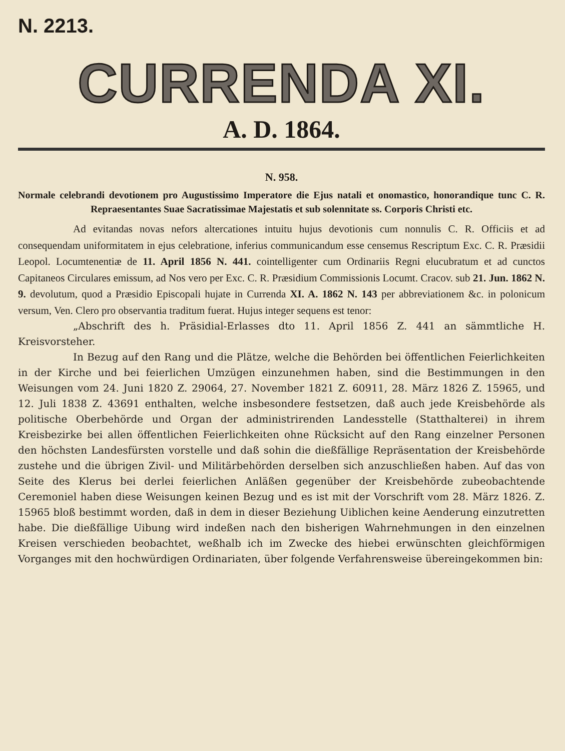N. 2213.
CURRENDA XI.
A. D. 1864.
N. 958.
Normale celebrandi devotionem pro Augustissimo Imperatore die Ejus natali et onomastico, honorandique tunc C. R. Repraesentantes Suae Sacratissimae Majestatis et sub solennitate ss. Corporis Christi etc.
Ad evitandas novas nefors altercationes intuitu hujus devotionis cum nonnulis C. R. Officiis et ad consequendam uniformitatem in ejus celebratione, inferius communicandum esse censemus Rescriptum Exc. C. R. Præsidii Leopol. Locumtenentiæ de 11. April 1856 N. 441. cointelligenter cum Ordinariis Regni elucubratum et ad cunctos Capitaneos Circulares emissum, ad Nos vero per Exc. C. R. Præsidium Commissionis Locumt. Cracov. sub 21. Jun. 1862 N. 9. devolutum, quod a Præsidio Episcopali hujate in Currenda XI. A. 1862 N. 143 per abbreviationem &c. in polonicum versum, Ven. Clero pro observantia traditum fuerat. Hujus integer sequens est tenor:
„Abschrift des h. Präsidial-Erlasses dto 11. April 1856 Z. 441 an sämmtliche H. Kreisvorsteher.
In Bezug auf den Rang und die Plätze, welche die Behörden bei öffentlichen Feierlichkeiten in der Kirche und bei feierlichen Umzügen einzunehmen haben, sind die Bestimmungen in den Weisungen vom 24. Juni 1820 Z. 29064, 27. November 1821 Z. 60911, 28. März 1826 Z. 15965, und 12. Juli 1838 Z. 43691 enthalten, welche insbesondere festsetzen, daß auch jede Kreisbehörde als politische Oberbehörde und Organ der administrirenden Landesstelle (Statthalterei) in ihrem Kreisbezirke bei allen öffentlichen Feierlichkeiten ohne Rücksicht auf den Rang einzelner Personen den höchsten Landesfürsten vorstelle und daß sohin die dießfällige Repräsentation der Kreisbehörde zustehe und die übrigen Zivil- und Militärbehörden derselben sich anzuschließen haben. Auf das von Seite des Klerus bei derlei feierlichen Anläßen gegenüber der Kreisbehörde zubeobachtende Ceremoniel haben diese Weisungen keinen Bezug und es ist mit der Vorschrift vom 28. März 1826. Z. 15965 bloß bestimmt worden, daß in dem in dieser Beziehung Uiblichen keine Aenderung einzutretten habe. Die dießfällige Uibung wird indeßen nach den bisherigen Wahrnehmungen in den einzelnen Kreisen verschieden beobachtet, weßhalb ich im Zwecke des hiebei erwünschten gleichförmigen Vorganges mit den hochwürdigen Ordinariaten, über folgende Verfahrensweise übereingekommen bin: